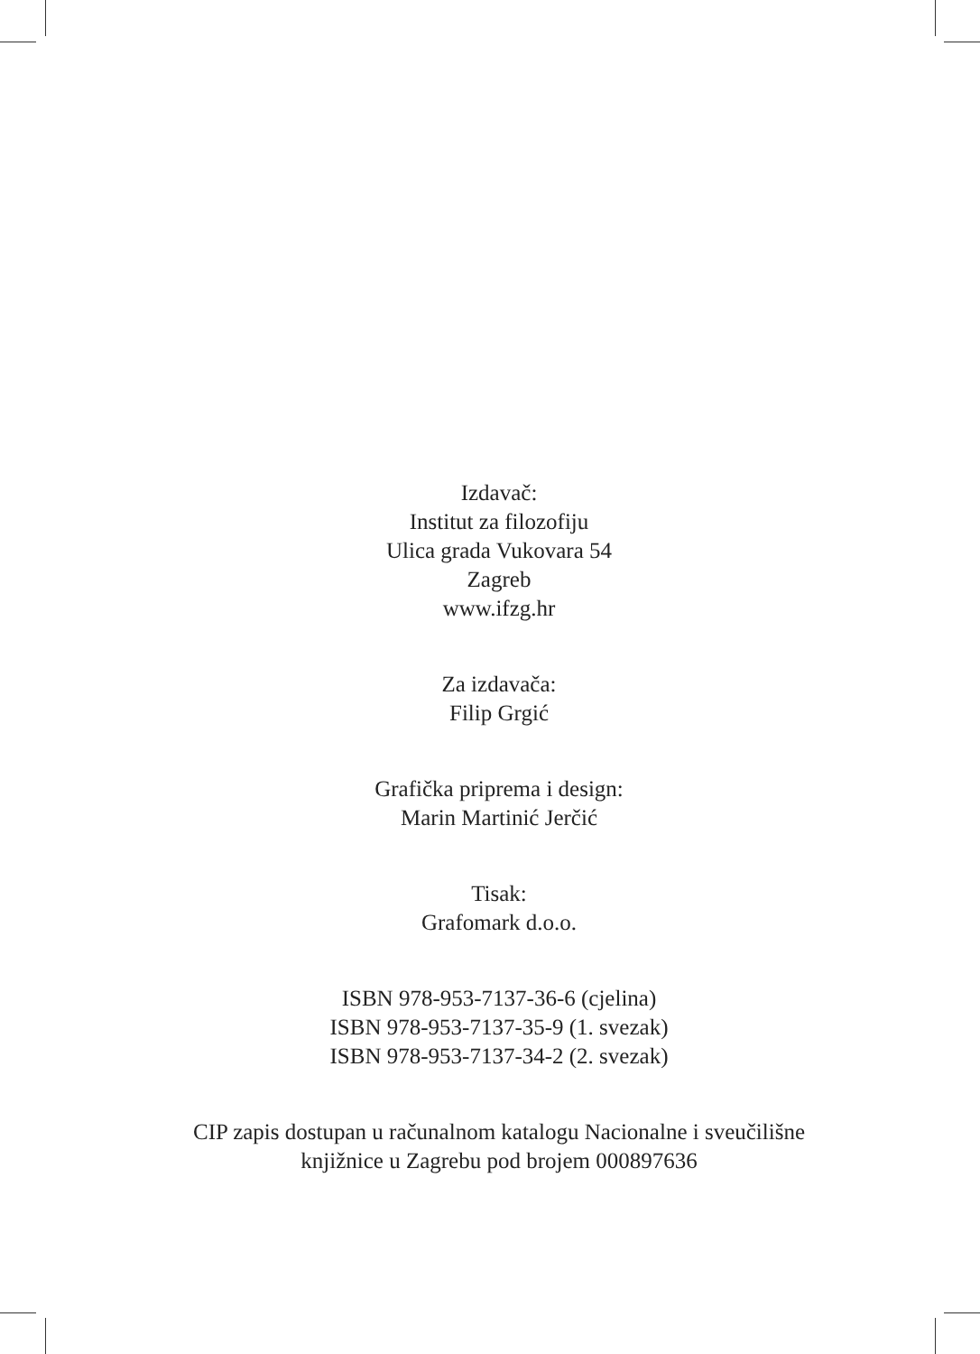Izdavač:
Institut za filozofiju
Ulica grada Vukovara 54
Zagreb
www.ifzg.hr
Za izdavača:
Filip Grgić
Grafička priprema i design:
Marin Martinić Jerčić
Tisak:
Grafomark d.o.o.
ISBN 978-953-7137-36-6 (cjelina)
ISBN 978-953-7137-35-9 (1. svezak)
ISBN 978-953-7137-34-2 (2. svezak)
CIP zapis dostupan u računalnom katalogu Nacionalne i sveučilišne
knjižnice u Zagrebu pod brojem 000897636